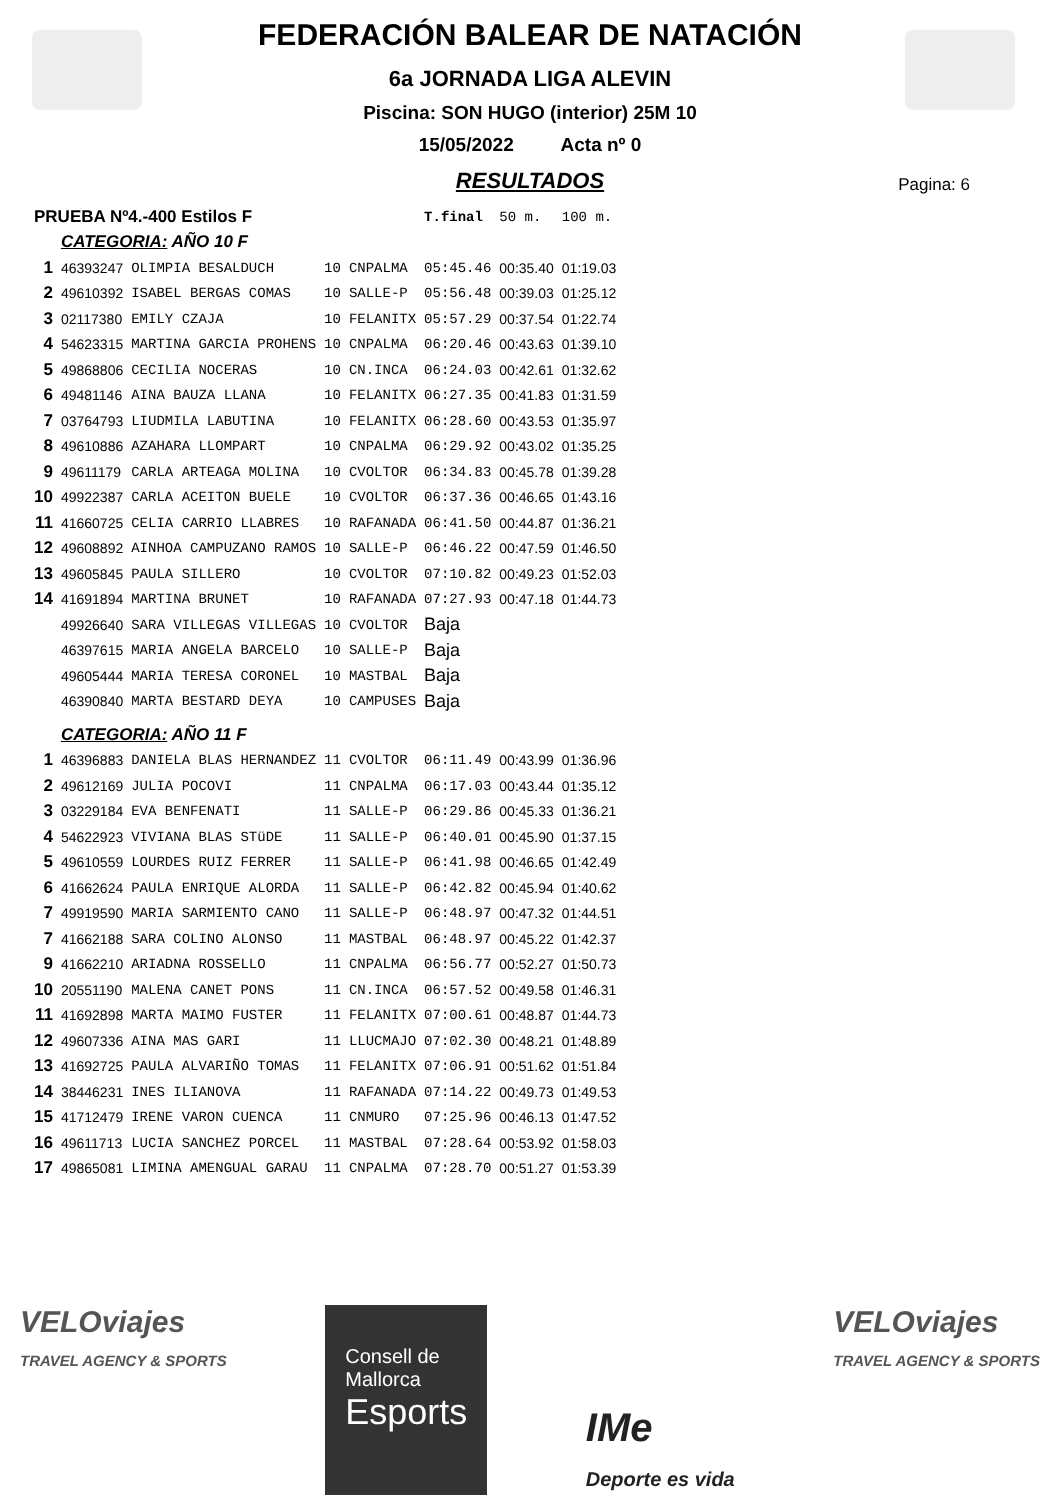FEDERACIÓN BALEAR DE NATACIÓN
6a JORNADA LIGA ALEVIN
Piscina: SON HUGO (interior) 25M 10
15/05/2022 Acta nº 0
RESULTADOS
Pagina: 6
| PRUEBA Nº4.-400 Estilos F | | | | | T.final | 50 m. | 100 m. |
| | CATEGORIA: AÑO 10 F | | | | | | |
| 1 | 46393247 | OLIMPIA BESALDUCH | 10 | CNPALMA | 05:45.46 | 00:35.40 | 01:19.03 |
| 2 | 49610392 | ISABEL BERGAS COMAS | 10 | SALLE-P | 05:56.48 | 00:39.03 | 01:25.12 |
| 3 | 02117380 | EMILY CZAJA | 10 | FELANITX | 05:57.29 | 00:37.54 | 01:22.74 |
| 4 | 54623315 | MARTINA GARCIA PROHENS | 10 | CNPALMA | 06:20.46 | 00:43.63 | 01:39.10 |
| 5 | 49868806 | CECILIA NOCERAS | 10 | CN.INCA | 06:24.03 | 00:42.61 | 01:32.62 |
| 6 | 49481146 | AINA BAUZA LLANA | 10 | FELANITX | 06:27.35 | 00:41.83 | 01:31.59 |
| 7 | 03764793 | LIUDMILA LABUTINA | 10 | FELANITX | 06:28.60 | 00:43.53 | 01:35.97 |
| 8 | 49610886 | AZAHARA LLOMPART | 10 | CNPALMA | 06:29.92 | 00:43.02 | 01:35.25 |
| 9 | 49611179 | CARLA ARTEAGA MOLINA | 10 | CVOLTOR | 06:34.83 | 00:45.78 | 01:39.28 |
| 10 | 49922387 | CARLA ACEITON BUELE | 10 | CVOLTOR | 06:37.36 | 00:46.65 | 01:43.16 |
| 11 | 41660725 | CELIA CARRIO LLABRES | 10 | RAFANADA | 06:41.50 | 00:44.87 | 01:36.21 |
| 12 | 49608892 | AINHOA CAMPUZANO RAMOS | 10 | SALLE-P | 06:46.22 | 00:47.59 | 01:46.50 |
| 13 | 49605845 | PAULA SILLERO | 10 | CVOLTOR | 07:10.82 | 00:49.23 | 01:52.03 |
| 14 | 41691894 | MARTINA BRUNET | 10 | RAFANADA | 07:27.93 | 00:47.18 | 01:44.73 |
| | 49926640 | SARA VILLEGAS VILLEGAS | 10 | CVOLTOR | Baja | | |
| | 46397615 | MARIA ANGELA BARCELO | 10 | SALLE-P | Baja | | |
| | 49605444 | MARIA TERESA CORONEL | 10 | MASTBAL | Baja | | |
| | 46390840 | MARTA BESTARD DEYA | 10 | CAMPUSES | Baja | | |
| | CATEGORIA: AÑO 11 F | | | | | | |
| 1 | 46396883 | DANIELA BLAS HERNANDEZ | 11 | CVOLTOR | 06:11.49 | 00:43.99 | 01:36.96 |
| 2 | 49612169 | JULIA POCOVI | 11 | CNPALMA | 06:17.03 | 00:43.44 | 01:35.12 |
| 3 | 03229184 | EVA BENFENATI | 11 | SALLE-P | 06:29.86 | 00:45.33 | 01:36.21 |
| 4 | 54622923 | VIVIANA BLAS STüDE | 11 | SALLE-P | 06:40.01 | 00:45.90 | 01:37.15 |
| 5 | 49610559 | LOURDES RUIZ FERRER | 11 | SALLE-P | 06:41.98 | 00:46.65 | 01:42.49 |
| 6 | 41662624 | PAULA ENRIQUE ALORDA | 11 | SALLE-P | 06:42.82 | 00:45.94 | 01:40.62 |
| 7 | 49919590 | MARIA SARMIENTO CANO | 11 | SALLE-P | 06:48.97 | 00:47.32 | 01:44.51 |
| 7 | 41662188 | SARA COLINO ALONSO | 11 | MASTBAL | 06:48.97 | 00:45.22 | 01:42.37 |
| 9 | 41662210 | ARIADNA ROSSELLO | 11 | CNPALMA | 06:56.77 | 00:52.27 | 01:50.73 |
| 10 | 20551190 | MALENA CANET PONS | 11 | CN.INCA | 06:57.52 | 00:49.58 | 01:46.31 |
| 11 | 41692898 | MARTA MAIMO FUSTER | 11 | FELANITX | 07:00.61 | 00:48.87 | 01:44.73 |
| 12 | 49607336 | AINA MAS GARI | 11 | LLUCMAJO | 07:02.30 | 00:48.21 | 01:48.89 |
| 13 | 41692725 | PAULA ALVARIÑO TOMAS | 11 | FELANITX | 07:06.91 | 00:51.62 | 01:51.84 |
| 14 | 38446231 | INES ILIANOVA | 11 | RAFANADA | 07:14.22 | 00:49.73 | 01:49.53 |
| 15 | 41712479 | IRENE VARON CUENCA | 11 | CNMURO | 07:25.96 | 00:46.13 | 01:47.52 |
| 16 | 49611713 | LUCIA SANCHEZ PORCEL | 11 | MASTBAL | 07:28.64 | 00:53.92 | 01:58.03 |
| 17 | 49865081 | LIMINA AMENGUAL GARAU | 11 | CNPALMA | 07:28.70 | 00:51.27 | 01:53.39 |
VELOviajes
TRAVEL AGENCY & SPORTS
Consell de
Mallorca
Esports
IMe
Deporte es vida
VELOviajes
TRAVEL AGENCY & SPORTS